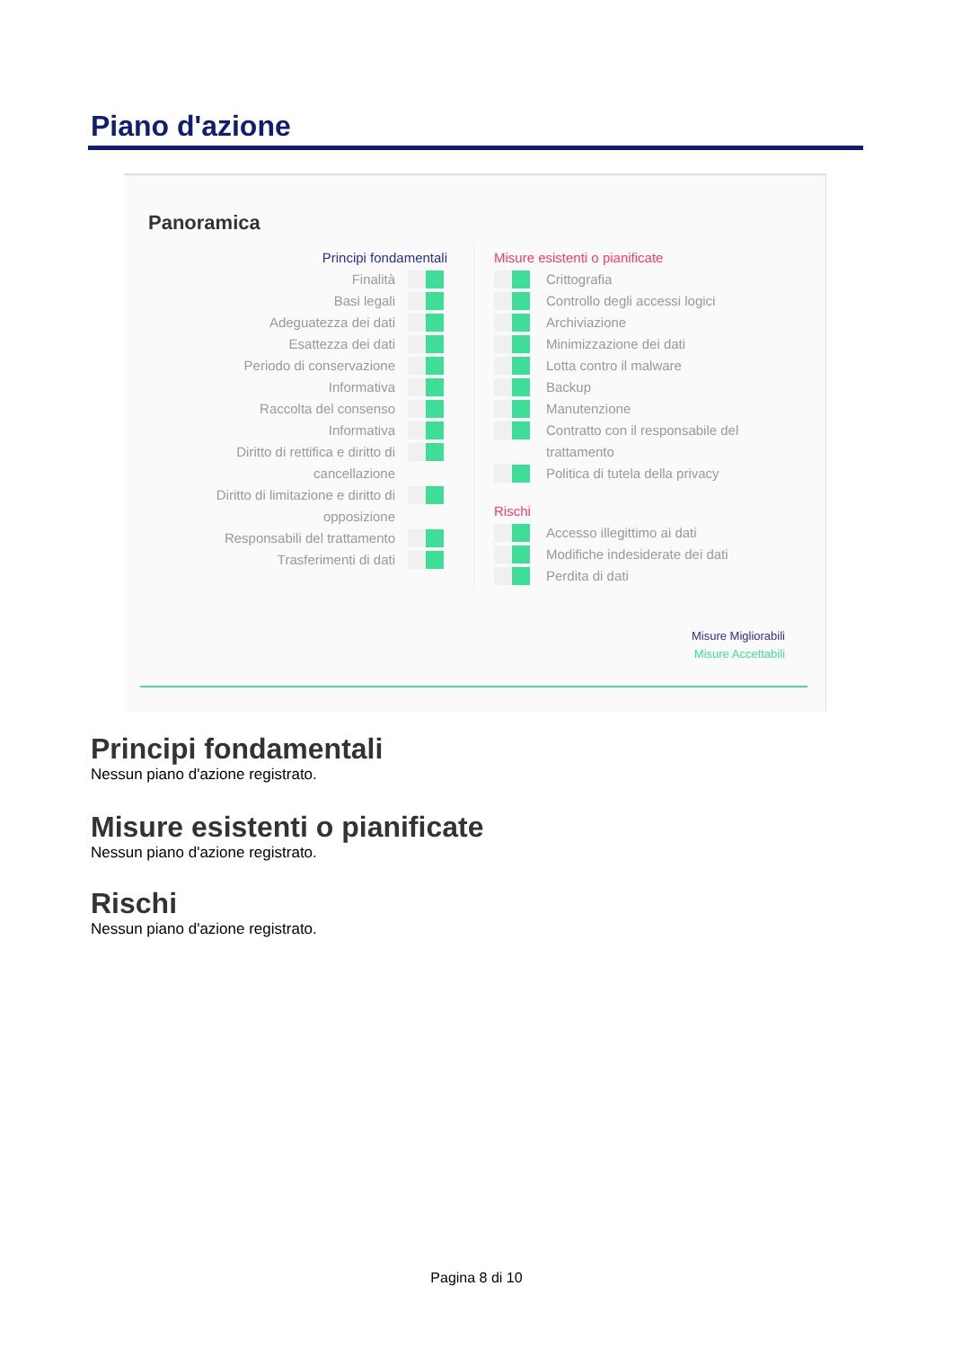Piano d'azione
Panoramica
Principi fondamentali
Finalità
Basi legali
Adeguatezza dei dati
Esattezza dei dati
Periodo di conservazione
Informativa
Raccolta del consenso
Informativa
Diritto di rettifica e diritto di cancellazione
Diritto di limitazione e diritto di opposizione
Responsabili del trattamento
Trasferimenti di dati
Misure esistenti o pianificate
Crittografia
Controllo degli accessi logici
Archiviazione
Minimizzazione dei dati
Lotta contro il malware
Backup
Manutenzione
Contratto con il responsabile del trattamento
Politica di tutela della privacy
Rischi
Accesso illegittimo ai dati
Modifiche indesiderate dei dati
Perdita di dati
Misure Migliorabili
Misure Accettabili
Principi fondamentali
Nessun piano d'azione registrato.
Misure esistenti o pianificate
Nessun piano d'azione registrato.
Rischi
Nessun piano d'azione registrato.
Pagina 8 di 10